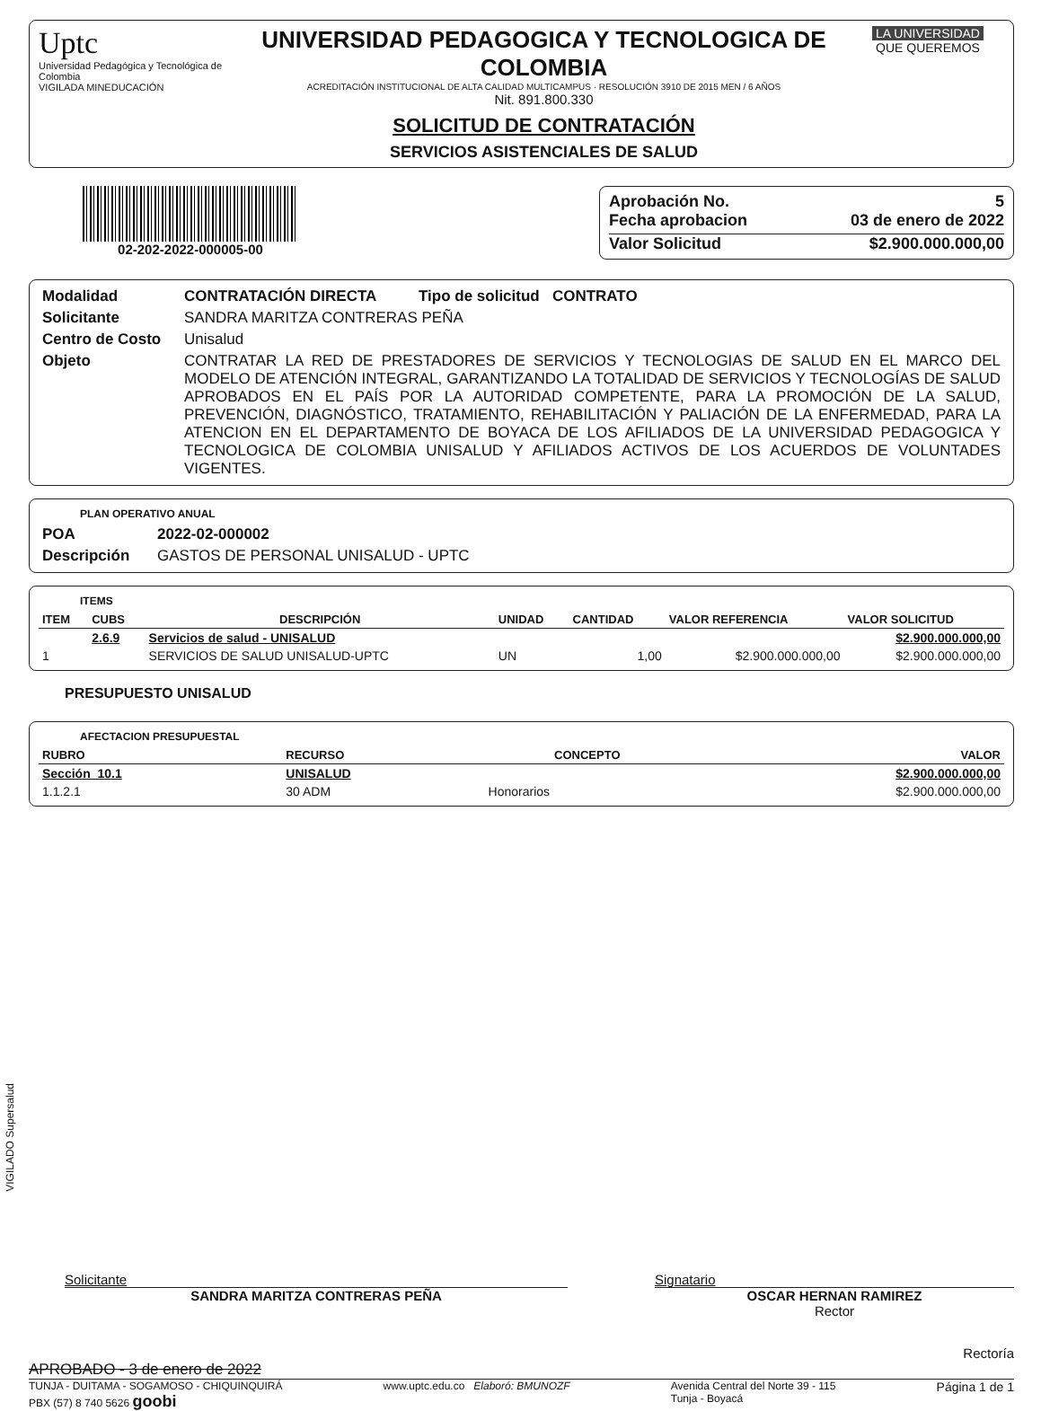Uptc
Universidad Pedagógica y Tecnológica de Colombia
VIGILADA MINEDUCACIÓN
UNIVERSIDAD PEDAGOGICA Y TECNOLOGICA DE COLOMBIA
ACREDITACIÓN INSTITUCIONAL DE ALTA CALIDAD MULTICAMPUS · RESOLUCIÓN 3910 DE 2015 MEN / 6 AÑOS
Nit. 891.800.330
SOLICITUD DE CONTRATACIÓN
SERVICIOS ASISTENCIALES DE SALUD
LA UNIVERSIDAD
QUE QUEREMOS
02-202-2022-000005-00
Aprobación No. 5
Fecha aprobacion 03 de enero de 2022
Valor Solicitud $2.900.000.000,00
| Modalidad | CONTRATACIÓN DIRECTA Tipo de solicitud CONTRATO |
| Solicitante | SANDRA MARITZA CONTRERAS PEÑA |
| Centro de Costo | Unisalud |
| Objeto | CONTRATAR LA RED DE PRESTADORES DE SERVICIOS Y TECNOLOGIAS DE SALUD EN EL MARCO DEL MODELO DE ATENCIÓN INTEGRAL, GARANTIZANDO LA TOTALIDAD DE SERVICIOS Y TECNOLOGÍAS DE SALUD APROBADOS EN EL PAÍS POR LA AUTORIDAD COMPETENTE, PARA LA PROMOCIÓN DE LA SALUD, PREVENCIÓN, DIAGNÓSTICO, TRATAMIENTO, REHABILITACIÓN Y PALIACIÓN DE LA ENFERMEDAD, PARA LA ATENCION EN EL DEPARTAMENTO DE BOYACA DE LOS AFILIADOS DE LA UNIVERSIDAD PEDAGOGICA Y TECNOLOGICA DE COLOMBIA UNISALUD Y AFILIADOS ACTIVOS DE LOS ACUERDOS DE VOLUNTADES VIGENTES. |
PLAN OPERATIVO ANUAL
| POA | 2022-02-000002 |
| Descripción | GASTOS DE PERSONAL UNISALUD - UPTC |
ITEMS
| ITEM | CUBS | DESCRIPCIÓN | UNIDAD | CANTIDAD | VALOR REFERENCIA | VALOR SOLICITUD |
| --- | --- | --- | --- | --- | --- | --- |
| | 2.6.9 | Servicios de salud - UNISALUD | | | | $2.900.000.000,00 |
| 1 | | SERVICIOS DE SALUD UNISALUD-UPTC | UN | 1,00 | $2.900.000.000,00 | $2.900.000.000,00 |
PRESUPUESTO UNISALUD
AFECTACION PRESUPUESTAL
| RUBRO | RECURSO | CONCEPTO | VALOR |
| --- | --- | --- | --- |
| Sección 10.1 | UNISALUD | | $2.900.000.000,00 |
| 1.1.2.1 | 30 ADM | Honorarios | $2.900.000.000,00 |
VIGILADO Supersalud
Solicitante
SANDRA MARITZA CONTRERAS PEÑA
Signatario
OSCAR HERNAN RAMIREZ
Rector
Rectoría
APROBADO - 3 de enero de 2022
TUNJA - DUITAMA - SOGAMOSO - CHIQUINQUIRÁ
PBX (57) 8 740 5626 goobi
www.uptc.edu.co Elaboró: BMUNOZF
Avenida Central del Norte 39 - 115
Tunja - Boyacá
Página 1 de 1